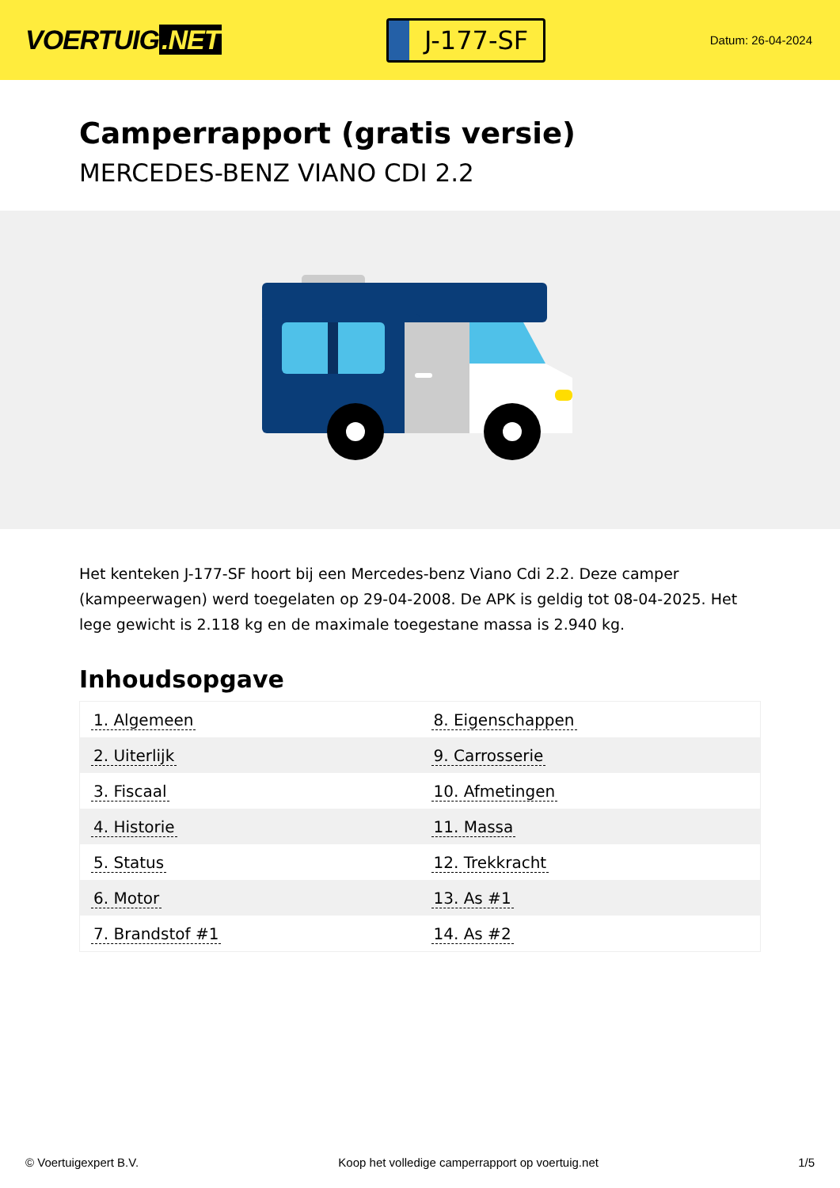VOERTUIG.NET
J-177-SF
Datum: 26-04-2024
Camperrapport (gratis versie)
MERCEDES-BENZ VIANO CDI 2.2
Het kenteken J-177-SF hoort bij een Mercedes-benz Viano Cdi 2.2. Deze camper (kampeerwagen) werd toegelaten op 29-04-2008. De APK is geldig tot 08-04-2025. Het lege gewicht is 2.118 kg en de maximale toegestane massa is 2.940 kg.
Inhoudsopgave
| 1. Algemeen | 8. Eigenschappen |
| 2. Uiterlijk | 9. Carrosserie |
| 3. Fiscaal | 10. Afmetingen |
| 4. Historie | 11. Massa |
| 5. Status | 12. Trekkracht |
| 6. Motor | 13. As #1 |
| 7. Brandstof #1 | 14. As #2 |
© Voertuigexpert B.V. Koop het volledige camperrapport op voertuig.net
1/5